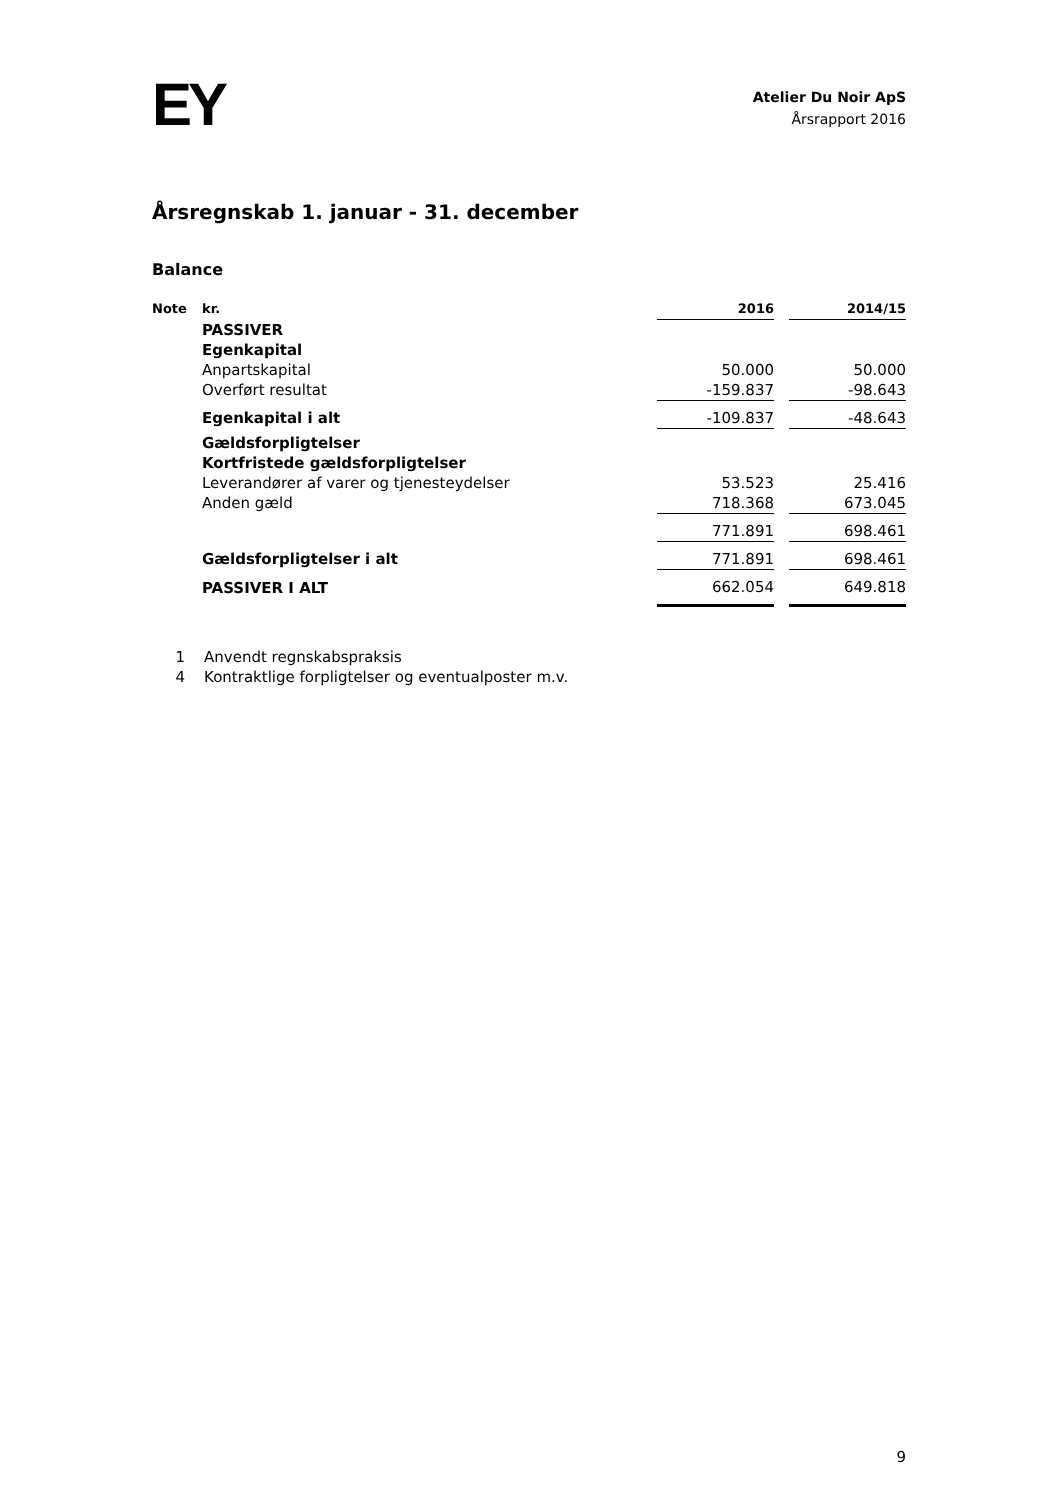EY
Atelier Du Noir ApS
Årsrapport 2016
Årsregnskab 1. januar - 31. december
Balance
| Note | kr. | 2016 | | 2014/15 |
| --- | --- | --- | --- | --- |
| | PASSIVER | | | |
| | Egenkapital | | | |
| | Anpartskapital | 50.000 | | 50.000 |
| | Overført resultat | -159.837 | | -98.643 |
| | Egenkapital i alt | -109.837 | | -48.643 |
| | Gældsforpligtelser | | | |
| | Kortfristede gældsforpligtelser | | | |
| | Leverandører af varer og tjenesteydelser | 53.523 | | 25.416 |
| | Anden gæld | 718.368 | | 673.045 |
| | | 771.891 | | 698.461 |
| | Gældsforpligtelser i alt | 771.891 | | 698.461 |
| | PASSIVER I ALT | 662.054 | | 649.818 |
1 Anvendt regnskabspraksis
4 Kontraktlige forpligtelser og eventualposter m.v.
9